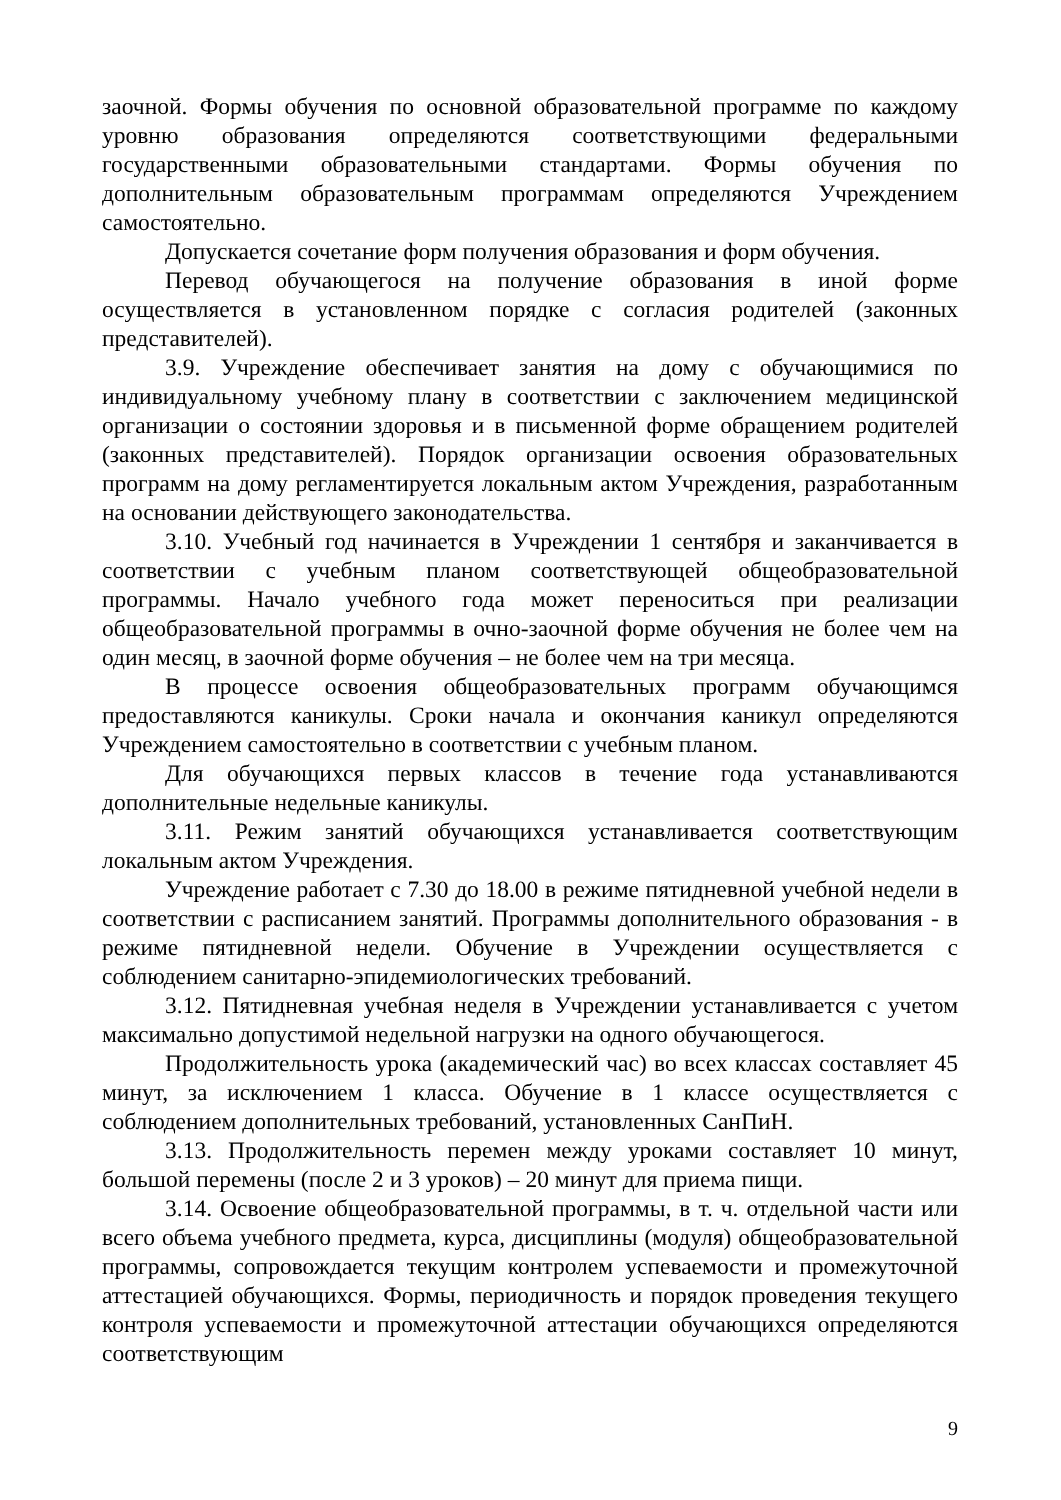заочной. Формы обучения по основной образовательной программе по каждому уровню образования определяются соответствующими федеральными государственными образовательными стандартами. Формы обучения по дополнительным образовательным программам определяются Учреждением самостоятельно.
Допускается сочетание форм получения образования и форм обучения.
Перевод обучающегося на получение образования в иной форме осуществляется в установленном порядке с согласия родителей (законных представителей).
3.9. Учреждение обеспечивает занятия на дому с обучающимися по индивидуальному учебному плану в соответствии с заключением медицинской организации о состоянии здоровья и в письменной форме обращением родителей (законных представителей). Порядок организации освоения образовательных программ на дому регламентируется локальным актом Учреждения, разработанным на основании действующего законодательства.
3.10. Учебный год начинается в Учреждении 1 сентября и заканчивается в соответствии с учебным планом соответствующей общеобразовательной программы. Начало учебного года может переноситься при реализации общеобразовательной программы в очно-заочной форме обучения не более чем на один месяц, в заочной форме обучения – не более чем на три месяца.
В процессе освоения общеобразовательных программ обучающимся предоставляются каникулы. Сроки начала и окончания каникул определяются Учреждением самостоятельно в соответствии с учебным планом.
Для обучающихся первых классов в течение года устанавливаются дополнительные недельные каникулы.
3.11. Режим занятий обучающихся устанавливается соответствующим локальным актом Учреждения.
Учреждение работает с 7.30 до 18.00 в режиме пятидневной учебной недели в соответствии с расписанием занятий. Программы дополнительного образования - в режиме пятидневной недели. Обучение в Учреждении осуществляется с соблюдением санитарно-эпидемиологических требований.
3.12. Пятидневная учебная неделя в Учреждении устанавливается с учетом максимально допустимой недельной нагрузки на одного обучающегося.
Продолжительность урока (академический час) во всех классах составляет 45 минут, за исключением 1 класса. Обучение в 1 классе осуществляется с соблюдением дополнительных требований, установленных СанПиН.
3.13. Продолжительность перемен между уроками составляет 10 минут, большой перемены (после 2 и 3 уроков) – 20 минут для приема пищи.
3.14. Освоение общеобразовательной программы, в т. ч. отдельной части или всего объема учебного предмета, курса, дисциплины (модуля) общеобразовательной программы, сопровождается текущим контролем успеваемости и промежуточной аттестацией обучающихся. Формы, периодичность и порядок проведения текущего контроля успеваемости и промежуточной аттестации обучающихся определяются соответствующим
9